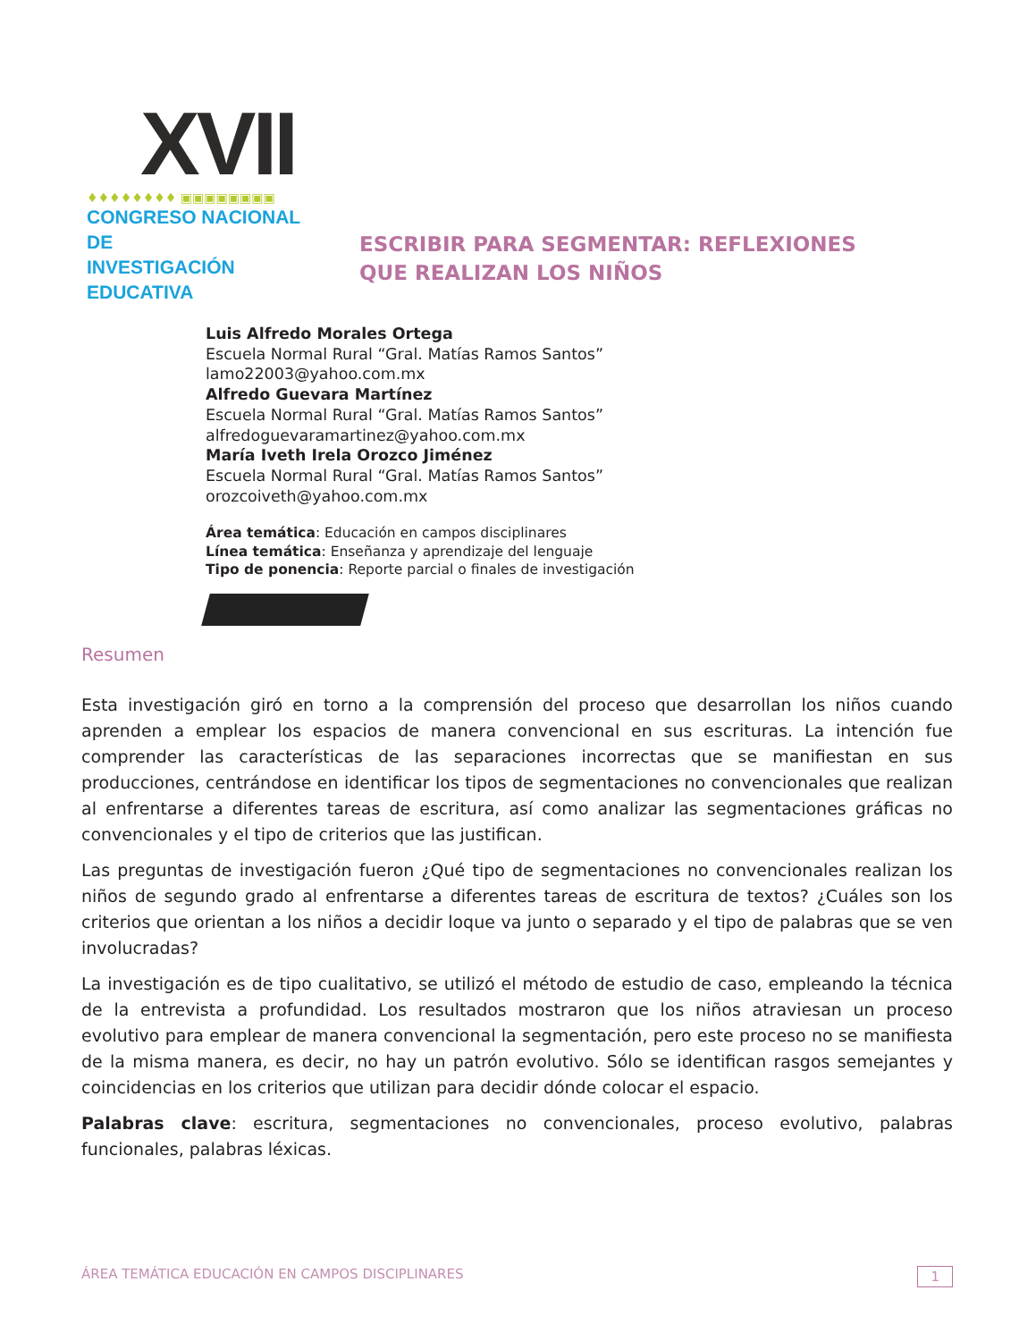XVII
♦♦♦♦♦♦♦♦ ▣▣▣▣▣▣▣▣
CONGRESO NACIONAL DE
INVESTIGACIÓN EDUCATIVA
ESCRIBIR PARA SEGMENTAR: REFLEXIONES
QUE REALIZAN LOS NIÑOS
Luis Alfredo Morales Ortega
Escuela Normal Rural “Gral. Matías Ramos Santos”
lamo22003@yahoo.com.mx
Alfredo Guevara Martínez
Escuela Normal Rural “Gral. Matías Ramos Santos”
alfredoguevaramartinez@yahoo.com.mx
María Iveth Irela Orozco Jiménez
Escuela Normal Rural “Gral. Matías Ramos Santos”
orozcoiveth@yahoo.com.mx
Área temática: Educación en campos disciplinares
Línea temática: Enseñanza y aprendizaje del lenguaje
Tipo de ponencia: Reporte parcial o finales de investigación
Resumen
Esta investigación giró en torno a la comprensión del proceso que desarrollan los niños cuando aprenden a emplear los espacios de manera convencional en sus escrituras. La intención fue comprender las características de las separaciones incorrectas que se manifiestan en sus producciones, centrándose en identificar los tipos de segmentaciones no convencionales que realizan al enfrentarse a diferentes tareas de escritura, así como analizar las segmentaciones gráficas no convencionales y el tipo de criterios que las justifican.
Las preguntas de investigación fueron ¿Qué tipo de segmentaciones no convencionales realizan los niños de segundo grado al enfrentarse a diferentes tareas de escritura de textos? ¿Cuáles son los criterios que orientan a los niños a decidir loque va junto o separado y el tipo de palabras que se ven involucradas?
La investigación es de tipo cualitativo, se utilizó el método de estudio de caso, empleando la técnica de la entrevista a profundidad. Los resultados mostraron que los niños atraviesan un proceso evolutivo para emplear de manera convencional la segmentación, pero este proceso no se manifiesta de la misma manera, es decir, no hay un patrón evolutivo. Sólo se identifican rasgos semejantes y coincidencias en los criterios que utilizan para decidir dónde colocar el espacio.
Palabras clave: escritura, segmentaciones no convencionales, proceso evolutivo, palabras funcionales, palabras léxicas.
ÁREA TEMÁTICA EDUCACIÓN EN CAMPOS DISCIPLINARES 1